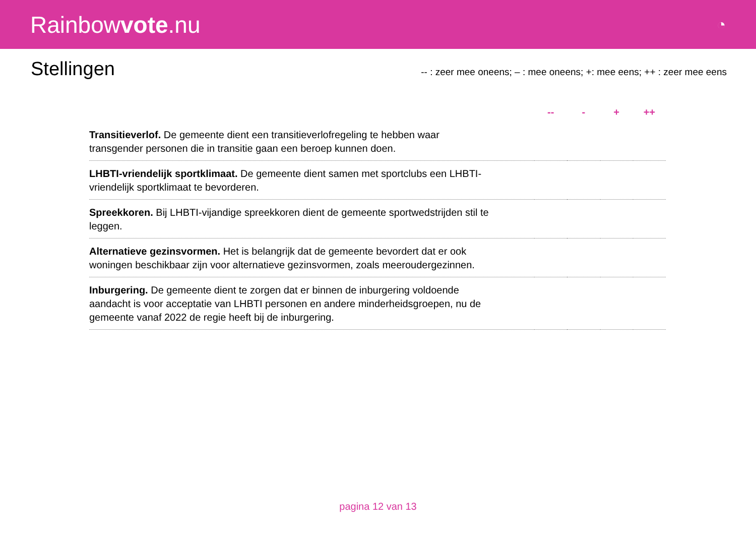Rainbowvote.nu
◔
Stellingen
-- : zeer mee oneens; – : mee oneens; +: mee eens; ++ : zeer mee eens
| | -- | - | + | ++ |
| --- | --- | --- | --- | --- |
| Transitieverlof. De gemeente dient een transitieverlofregeling te hebben waar transgender personen die in transitie gaan een beroep kunnen doen. | | | | |
| LHBTI-vriendelijk sportklimaat. De gemeente dient samen met sportclubs een LHBTI-vriendelijk sportklimaat te bevorderen. | | | | |
| Spreekkoren. Bij LHBTI-vijandige spreekkoren dient de gemeente sportwedstrijden stil te leggen. | | | | |
| Alternatieve gezinsvormen. Het is belangrijk dat de gemeente bevordert dat er ook woningen beschikbaar zijn voor alternatieve gezinsvormen, zoals meeroudergezinnen. | | | | |
| Inburgering. De gemeente dient te zorgen dat er binnen de inburgering voldoende aandacht is voor acceptatie van LHBTI personen en andere minderheidsgroepen, nu de gemeente vanaf 2022 de regie heeft bij de inburgering. | | | | |
pagina 12 van 13